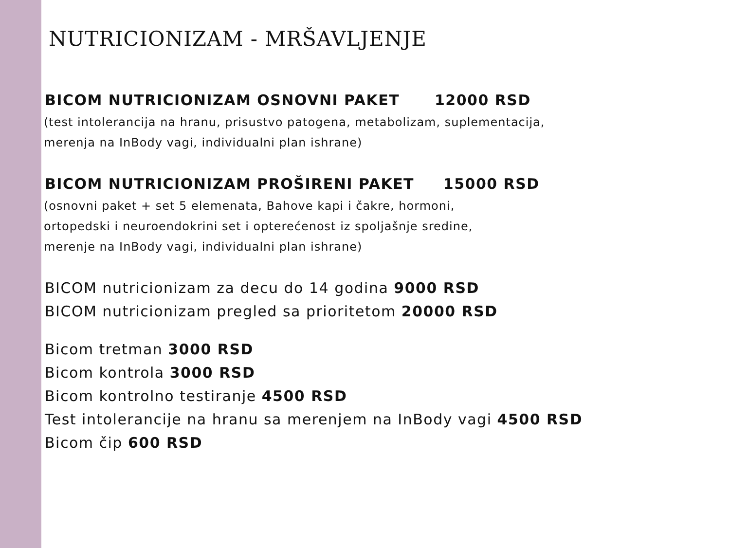NUTRICIONIZAM - MRŠAVLJENJE
BICOM NUTRICIONIZAM OSNOVNI PAKET 12000 RSD
(test intolerancija na hranu, prisustvo patogena, metabolizam, suplementacija,
merenja na InBody vagi, individualni plan ishrane)
BICOM NUTRICIONIZAM PROŠIRENI PAKET 15000 RSD
(osnovni paket + set 5 elemenata, Bahove kapi i čakre, hormoni,
ortopedski i neuroendokrini set i opterećenost iz spoljašnje sredine,
merenje na InBody vagi, individualni plan ishrane)
BICOM nutricionizam za decu do 14 godina 9000 RSD
BICOM nutricionizam pregled sa prioritetom 20000 RSD
Bicom tretman 3000 RSD
Bicom kontrola 3000 RSD
Bicom kontrolno testiranje 4500 RSD
Test intolerancije na hranu sa merenjem na InBody vagi 4500 RSD
Bicom čip 600 RSD